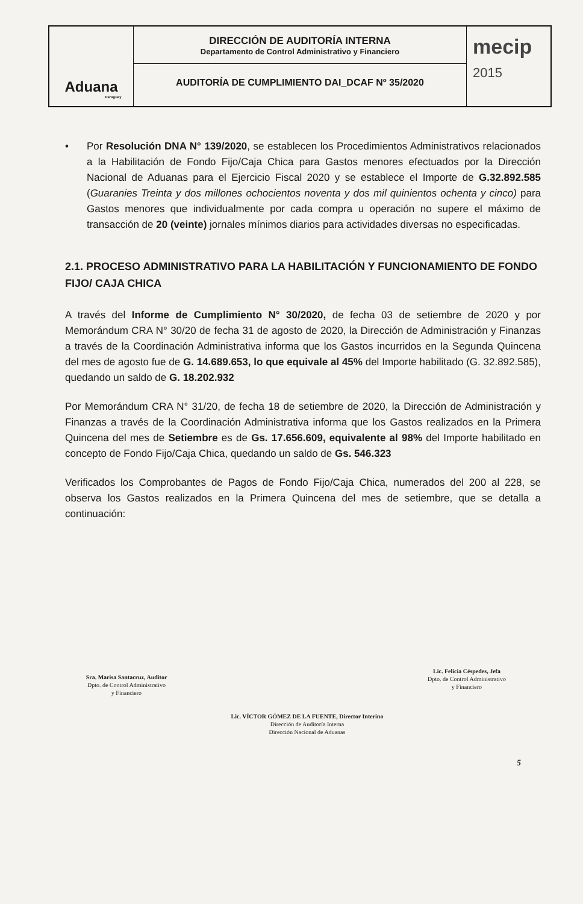Aduana
Paraguay
DIRECCIÓN DE AUDITORÍA INTERNA
Departamento de Control Administrativo y Financiero
AUDITORÍA DE CUMPLIMIENTO DAI_DCAF Nº 35/2020
mecip
2015
• Por Resolución DNA N° 139/2020, se establecen los Procedimientos Administrativos relacionados a la Habilitación de Fondo Fijo/Caja Chica para Gastos menores efectuados por la Dirección Nacional de Aduanas para el Ejercicio Fiscal 2020 y se establece el Importe de G.32.892.585 (Guaranies Treinta y dos millones ochocientos noventa y dos mil quinientos ochenta y cinco) para Gastos menores que individualmente por cada compra u operación no supere el máximo de transacción de 20 (veinte) jornales mínimos diarios para actividades diversas no especificadas.
2.1. PROCESO ADMINISTRATIVO PARA LA HABILITACIÓN Y FUNCIONAMIENTO DE FONDO FIJO/ CAJA CHICA
A través del Informe de Cumplimiento N° 30/2020, de fecha 03 de setiembre de 2020 y por Memorándum CRA N° 30/20 de fecha 31 de agosto de 2020, la Dirección de Administración y Finanzas a través de la Coordinación Administrativa informa que los Gastos incurridos en la Segunda Quincena del mes de agosto fue de G. 14.689.653, lo que equivale al 45% del Importe habilitado (G. 32.892.585), quedando un saldo de G. 18.202.932
Por Memorándum CRA N° 31/20, de fecha 18 de setiembre de 2020, la Dirección de Administración y Finanzas a través de la Coordinación Administrativa informa que los Gastos realizados en la Primera Quincena del mes de Setiembre es de Gs. 17.656.609, equivalente al 98% del Importe habilitado en concepto de Fondo Fijo/Caja Chica, quedando un saldo de Gs. 546.323
Verificados los Comprobantes de Pagos de Fondo Fijo/Caja Chica, numerados del 200 al 228, se observa los Gastos realizados en la Primera Quincena del mes de setiembre, que se detalla a continuación:
Sra. Marisa Santacruz, Auditor
Dpto. de Control Administrativo
y Financiero
Lic. Felicia Céspedes, Jefa
Dpto. de Control Administrativo
y Financiero
Lic. VÍCTOR GÓMEZ DE LA FUENTE, Director Interino
Dirección de Auditoría Interna
Dirección Nacional de Aduanas
5